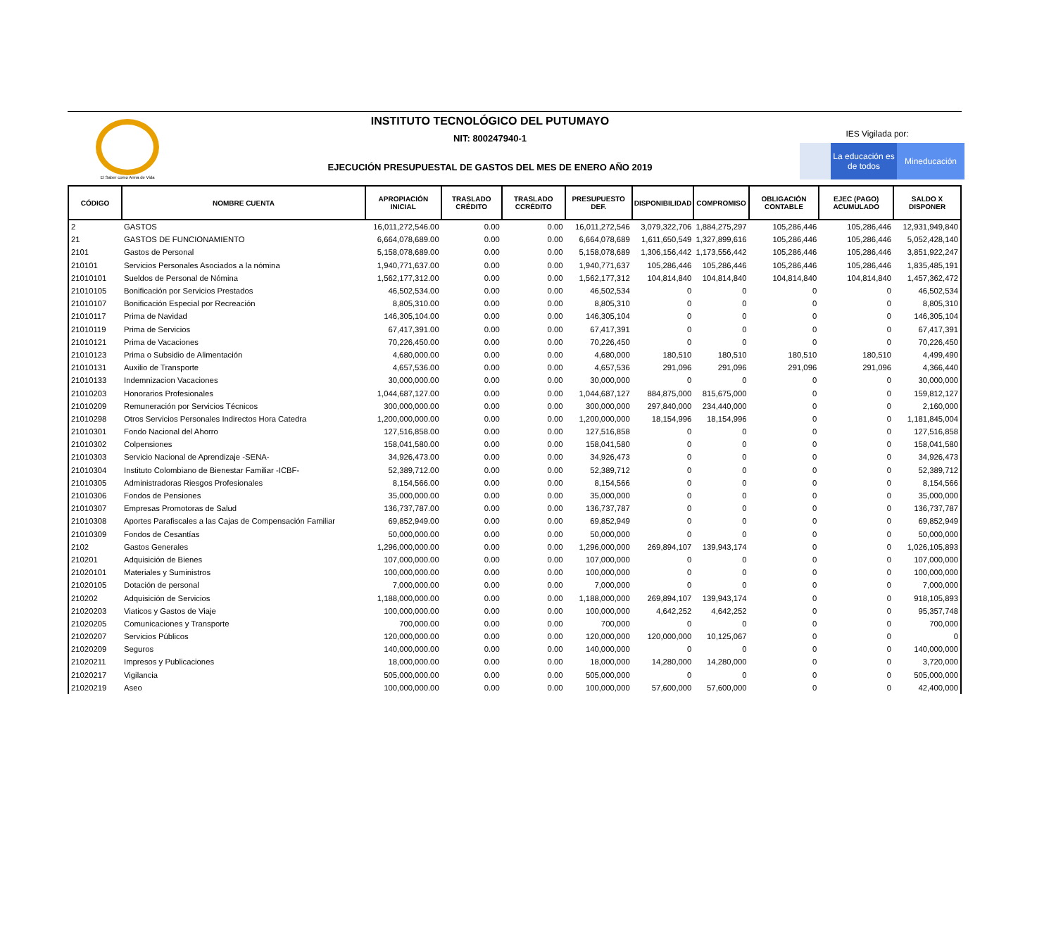El Saber como Arma de Vida
INSTITUTO TECNOLÓGICO DEL PUTUMAYO
NIT: 800247940-1
EJECUCIÓN PRESUPUESTAL DE GASTOS DEL MES DE ENERO AÑO 2019
IES Vigilada por:
La educación es de todos
Mineducación
| CÓDIGO | NOMBRE CUENTA | APROPIACIÓN INICIAL | TRASLADO CRÉDITO | TRASLADO CCRÉDITO | PRESUPUESTO DEF. | DISPONIBILIDAD | COMPROMISO | OBLIGACIÓN CONTABLE | EJEC (PAGO) ACUMULADO | SALDO X DISPONER |
| --- | --- | --- | --- | --- | --- | --- | --- | --- | --- | --- |
| 2 | GASTOS | 16,011,272,546.00 | 0.00 | 0.00 | 16,011,272,546 | 3,079,322,706 | 1,884,275,297 | 105,286,446 | 105,286,446 | 12,931,949,840 |
| 21 | GASTOS DE FUNCIONAMIENTO | 6,664,078,689.00 | 0.00 | 0.00 | 6,664,078,689 | 1,611,650,549 | 1,327,899,616 | 105,286,446 | 105,286,446 | 5,052,428,140 |
| 2101 | Gastos de Personal | 5,158,078,689.00 | 0.00 | 0.00 | 5,158,078,689 | 1,306,156,442 | 1,173,556,442 | 105,286,446 | 105,286,446 | 3,851,922,247 |
| 210101 | Servicios Personales Asociados a la nómina | 1,940,771,637.00 | 0.00 | 0.00 | 1,940,771,637 | 105,286,446 | 105,286,446 | 105,286,446 | 105,286,446 | 1,835,485,191 |
| 21010101 | Sueldos de Personal de Nómina | 1,562,177,312.00 | 0.00 | 0.00 | 1,562,177,312 | 104,814,840 | 104,814,840 | 104,814,840 | 104,814,840 | 1,457,362,472 |
| 21010105 | Bonificación por Servicios Prestados | 46,502,534.00 | 0.00 | 0.00 | 46,502,534 | 0 | 0 | 0 | 0 | 46,502,534 |
| 21010107 | Bonificación Especial por Recreación | 8,805,310.00 | 0.00 | 0.00 | 8,805,310 | 0 | 0 | 0 | 0 | 8,805,310 |
| 21010117 | Prima de Navidad | 146,305,104.00 | 0.00 | 0.00 | 146,305,104 | 0 | 0 | 0 | 0 | 146,305,104 |
| 21010119 | Prima de Servicios | 67,417,391.00 | 0.00 | 0.00 | 67,417,391 | 0 | 0 | 0 | 0 | 67,417,391 |
| 21010121 | Prima de Vacaciones | 70,226,450.00 | 0.00 | 0.00 | 70,226,450 | 0 | 0 | 0 | 0 | 70,226,450 |
| 21010123 | Prima o Subsidio de Alimentación | 4,680,000.00 | 0.00 | 0.00 | 4,680,000 | 180,510 | 180,510 | 180,510 | 180,510 | 4,499,490 |
| 21010131 | Auxilio de Transporte | 4,657,536.00 | 0.00 | 0.00 | 4,657,536 | 291,096 | 291,096 | 291,096 | 291,096 | 4,366,440 |
| 21010133 | Indemnizacion Vacaciones | 30,000,000.00 | 0.00 | 0.00 | 30,000,000 | 0 | 0 | 0 | 0 | 30,000,000 |
| 21010203 | Honorarios Profesionales | 1,044,687,127.00 | 0.00 | 0.00 | 1,044,687,127 | 884,875,000 | 815,675,000 | 0 | 0 | 159,812,127 |
| 21010209 | Remuneración por Servicios Técnicos | 300,000,000.00 | 0.00 | 0.00 | 300,000,000 | 297,840,000 | 234,440,000 | 0 | 0 | 2,160,000 |
| 21010298 | Otros Servicios Personales Indirectos Hora Catedra | 1,200,000,000.00 | 0.00 | 0.00 | 1,200,000,000 | 18,154,996 | 18,154,996 | 0 | 0 | 1,181,845,004 |
| 21010301 | Fondo Nacional del Ahorro | 127,516,858.00 | 0.00 | 0.00 | 127,516,858 | 0 | 0 | 0 | 0 | 127,516,858 |
| 21010302 | Colpensiones | 158,041,580.00 | 0.00 | 0.00 | 158,041,580 | 0 | 0 | 0 | 0 | 158,041,580 |
| 21010303 | Servicio Nacional de Aprendizaje -SENA- | 34,926,473.00 | 0.00 | 0.00 | 34,926,473 | 0 | 0 | 0 | 0 | 34,926,473 |
| 21010304 | Instituto Colombiano de Bienestar Familiar -ICBF- | 52,389,712.00 | 0.00 | 0.00 | 52,389,712 | 0 | 0 | 0 | 0 | 52,389,712 |
| 21010305 | Administradoras Riesgos Profesionales | 8,154,566.00 | 0.00 | 0.00 | 8,154,566 | 0 | 0 | 0 | 0 | 8,154,566 |
| 21010306 | Fondos de Pensiones | 35,000,000.00 | 0.00 | 0.00 | 35,000,000 | 0 | 0 | 0 | 0 | 35,000,000 |
| 21010307 | Empresas Promotoras de Salud | 136,737,787.00 | 0.00 | 0.00 | 136,737,787 | 0 | 0 | 0 | 0 | 136,737,787 |
| 21010308 | Aportes Parafiscales a las Cajas de Compensación Familiar | 69,852,949.00 | 0.00 | 0.00 | 69,852,949 | 0 | 0 | 0 | 0 | 69,852,949 |
| 21010309 | Fondos de Cesantías | 50,000,000.00 | 0.00 | 0.00 | 50,000,000 | 0 | 0 | 0 | 0 | 50,000,000 |
| 2102 | Gastos Generales | 1,296,000,000.00 | 0.00 | 0.00 | 1,296,000,000 | 269,894,107 | 139,943,174 | 0 | 0 | 1,026,105,893 |
| 210201 | Adquisición de Bienes | 107,000,000.00 | 0.00 | 0.00 | 107,000,000 | 0 | 0 | 0 | 0 | 107,000,000 |
| 21020101 | Materiales y Suministros | 100,000,000.00 | 0.00 | 0.00 | 100,000,000 | 0 | 0 | 0 | 0 | 100,000,000 |
| 21020105 | Dotación de personal | 7,000,000.00 | 0.00 | 0.00 | 7,000,000 | 0 | 0 | 0 | 0 | 7,000,000 |
| 210202 | Adquisición de Servicios | 1,188,000,000.00 | 0.00 | 0.00 | 1,188,000,000 | 269,894,107 | 139,943,174 | 0 | 0 | 918,105,893 |
| 21020203 | Viaticos y Gastos de Viaje | 100,000,000.00 | 0.00 | 0.00 | 100,000,000 | 4,642,252 | 4,642,252 | 0 | 0 | 95,357,748 |
| 21020205 | Comunicaciones y Transporte | 700,000.00 | 0.00 | 0.00 | 700,000 | 0 | 0 | 0 | 0 | 700,000 |
| 21020207 | Servicios Públicos | 120,000,000.00 | 0.00 | 0.00 | 120,000,000 | 120,000,000 | 10,125,067 | 0 | 0 | 0 |
| 21020209 | Seguros | 140,000,000.00 | 0.00 | 0.00 | 140,000,000 | 0 | 0 | 0 | 0 | 140,000,000 |
| 21020211 | Impresos y Publicaciones | 18,000,000.00 | 0.00 | 0.00 | 18,000,000 | 14,280,000 | 14,280,000 | 0 | 0 | 3,720,000 |
| 21020217 | Vigilancia | 505,000,000.00 | 0.00 | 0.00 | 505,000,000 | 0 | 0 | 0 | 0 | 505,000,000 |
| 21020219 | Aseo | 100,000,000.00 | 0.00 | 0.00 | 100,000,000 | 57,600,000 | 57,600,000 | 0 | 0 | 42,400,000 |